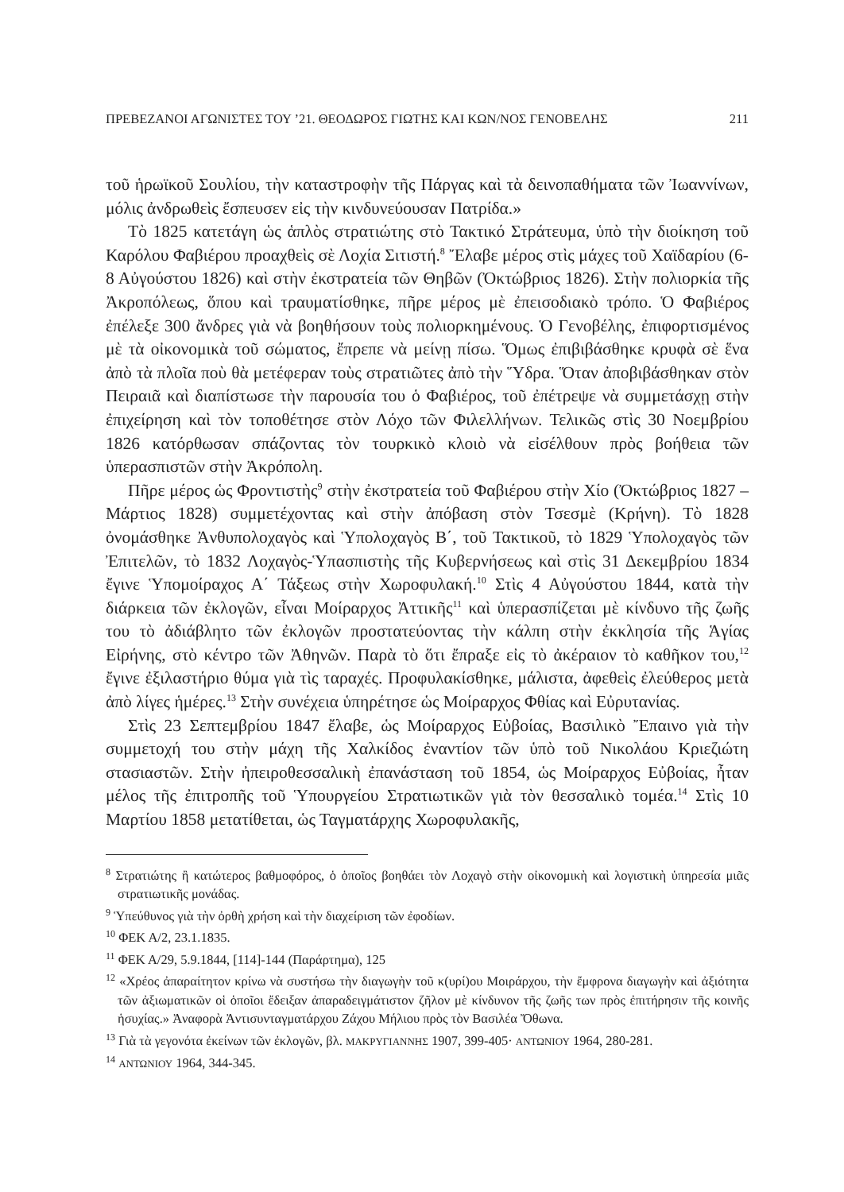ΠΡΕΒΕΖΑΝΟΙ ΑΓΩΝΙΣΤΕΣ ΤΟΥ ’21. ΘΕΟΔΩΡΟΣ ΓΙΩΤΗΣ ΚΑΙ ΚΩΝ/ΝΟΣ ΓΕΝΟΒΕΛΗΣ 211
τοῦ ἡρωϊκοῦ Σουλίου, τὴν καταστροφὴν τῆς Πάργας καὶ τὰ δεινοπαθήματα τῶν Ἰωαννίνων, μόλις ἀνδρωθεὶς ἔσπευσεν εἰς τὴν κινδυνεύουσαν Πατρίδα.»
Τὸ 1825 κατετάγη ὡς ἁπλὸς στρατιώτης στὸ Τακτικό Στράτευμα, ὑπὸ τὴν διοίκηση τοῦ Καρόλου Φαβιέρου προαχθεὶς σὲ Λοχία Σιτιστή.<sup>8</sup> Ἔλαβε μέρος στὶς μάχες τοῦ Χαϊδαρίου (6-8 Αὐγούστου 1826) καὶ στὴν ἐκστρατεία τῶν Θηβῶν (Ὀκτώβριος 1826). Στὴν πολιορκία τῆς Ἀκροπόλεως, ὅπου καὶ τραυματίσθηκε, πῆρε μέρος μὲ ἐπεισοδιακὸ τρόπο. Ὁ Φαβιέρος ἐπέλεξε 300 ἄνδρες γιὰ νὰ βοηθήσουν τοὺς πολιορκημένους. Ὁ Γενοβέλης, ἐπιφορτισμένος μὲ τὰ οἰκονομικὰ τοῦ σώματος, ἔπρεπε νὰ μείνῃ πίσω. Ὅμως ἐπιβιβάσθηκε κρυφὰ σὲ ἕνα ἀπὸ τὰ πλοῖα ποὺ θὰ μετέφεραν τοὺς στρατιῶτες ἀπὸ τὴν Ὕδρα. Ὅταν ἀποβιβάσθηκαν στὸν Πειραιᾶ καὶ διαπίστωσε τὴν παρουσία του ὁ Φαβιέρος, τοῦ ἐπέτρεψε νὰ συμμετάσχῃ στὴν ἐπιχείρηση καὶ τὸν τοποθέτησε στὸν Λόχο τῶν Φιλελλήνων. Τελικῶς στὶς 30 Νοεμβρίου 1826 κατόρθωσαν σπάζοντας τὸν τουρκικὸ κλοιὸ νὰ εἰσέλθουν πρὸς βοήθεια τῶν ὑπερασπιστῶν στὴν Ἀκρόπολη.
Πῆρε μέρος ὡς Φροντιστὴς<sup>9</sup> στὴν ἐκστρατεία τοῦ Φαβιέρου στὴν Χίο (Ὀκτώβριος 1827 – Μάρτιος 1828) συμμετέχοντας καὶ στὴν ἀπόβαση στὸν Τσεσμὲ (Κρήνη). Τὸ 1828 ὀνομάσθηκε Ἀνθυπολοχαγὸς καὶ Ὑπολοχαγὸς Β΄, τοῦ Τακτικοῦ, τὸ 1829 Ὑπολοχαγὸς τῶν Ἐπιτελῶν, τὸ 1832 Λοχαγὸς-Ὑπασπιστὴς τῆς Κυβερνήσεως καὶ στὶς 31 Δεκεμβρίου 1834 ἔγινε Ὑπομοίραχος Α΄ Τάξεως στὴν Χωροφυλακή.<sup>10</sup> Στὶς 4 Αὐγούστου 1844, κατὰ τὴν διάρκεια τῶν ἐκλογῶν, εἶναι Μοίραρχος Ἀττικῆς<sup>11</sup> καὶ ὑπερασπίζεται μὲ κίνδυνο τῆς ζωῆς του τὸ ἀδιάβλητο τῶν ἐκλογῶν προστατεύοντας τὴν κάλπη στὴν ἐκκλησία τῆς Ἁγίας Εἰρήνης, στὸ κέντρο τῶν Ἀθηνῶν. Παρὰ τὸ ὅτι ἔπραξε εἰς τὸ ἀκέραιον τὸ καθῆκον του,<sup>12</sup> ἔγινε ἐξιλαστήριο θύμα γιὰ τὶς ταραχές. Προφυλακίσθηκε, μάλιστα, ἀφεθεὶς ἐλεύθερος μετὰ ἀπὸ λίγες ἡμέρες.<sup>13</sup> Στὴν συνέχεια ὑπηρέτησε ὡς Μοίραρχος Φθίας καὶ Εὐρυτανίας.
Στὶς 23 Σεπτεμβρίου 1847 ἔλαβε, ὡς Μοίραρχος Εὐβοίας, Βασιλικὸ Ἔπαινο γιὰ τὴν συμμετοχή του στὴν μάχη τῆς Χαλκίδος ἐναντίον τῶν ὑπὸ τοῦ Νικολάου Κριεζιώτη στασιαστῶν. Στὴν ἠπειροθεσσαλικὴ ἐπανάσταση τοῦ 1854, ὡς Μοίραρχος Εὐβοίας, ἦταν μέλος τῆς ἐπιτροπῆς τοῦ Ὑπουργείου Στρατιωτικῶν γιὰ τὸν θεσσαλικὸ τομέα.<sup>14</sup> Στὶς 10 Μαρτίου 1858 μετατίθεται, ὡς Ταγματάρχης Χωροφυλακῆς,
<sup>8</sup> Στρατιώτης ἢ κατώτερος βαθμοφόρος, ὁ ὁποῖος βοηθάει τὸν Λοχαγὸ στὴν οἰκονομικὴ καὶ λογιστικὴ ὑπηρεσία μιᾶς στρατιωτικῆς μονάδας.
<sup>9</sup> Ὑπεύθυνος γιὰ τὴν ὀρθὴ χρήση καὶ τὴν διαχείριση τῶν ἐφοδίων.
<sup>10</sup> ΦΕΚ Α/2, 23.1.1835.
<sup>11</sup> ΦΕΚ Α/29, 5.9.1844, [114]-144 (Παράρτημα), 125
<sup>12</sup> «Χρέος ἀπαραίτητον κρίνω νὰ συστήσω τὴν διαγωγὴν τοῦ κ(υρί)ου Μοιράρχου, τὴν ἔμφρονα διαγωγὴν καὶ ἀξιότητα τῶν ἀξιωματικῶν οἱ ὁποῖοι ἔδειξαν ἀπαραδειγμάτιστον ζῆλον μὲ κίνδυνον τῆς ζωῆς των πρὸς ἐπιτήρησιν τῆς κοινῆς ἡσυχίας.» Ἀναφορὰ Ἀντισυνταγματάρχου Ζάχου Μήλιου πρὸς τὸν Βασιλέα Ὄθωνα.
<sup>13</sup> Γιὰ τὰ γεγονότα ἐκείνων τῶν ἐκλογῶν, βλ. ΜΑΚΡΥΓΙΑΝΝΗΣ 1907, 399-405· ΑΝΤΩΝΙΟΥ 1964, 280-281.
<sup>14</sup> ΑΝΤΩΝΙΟΥ 1964, 344-345.